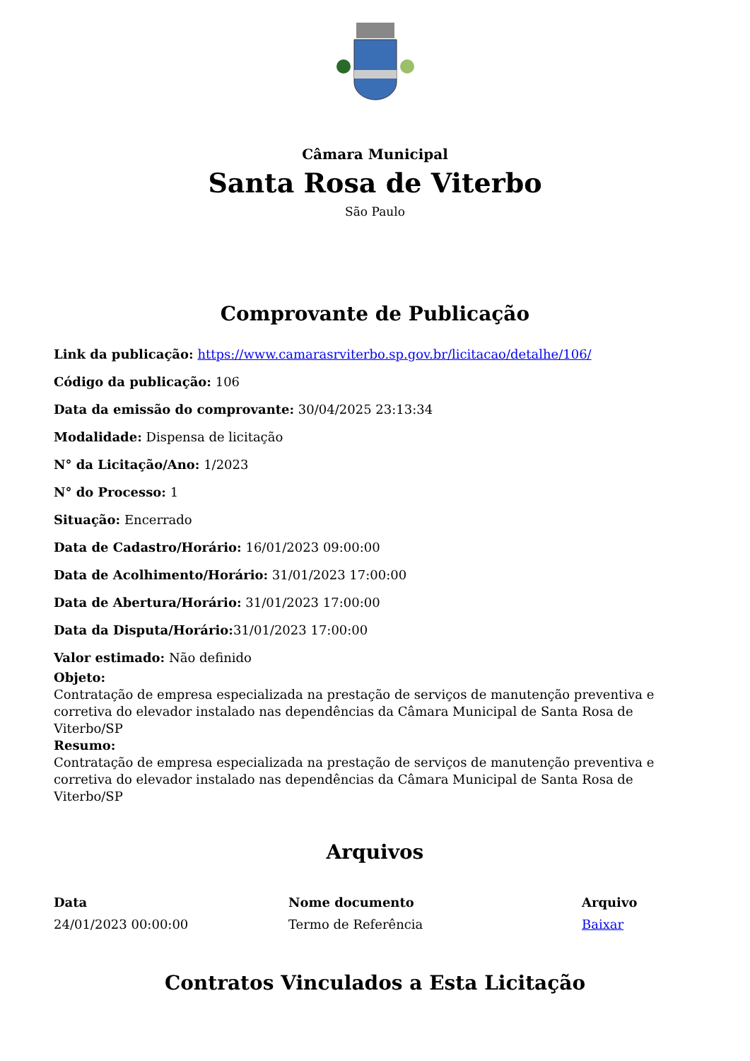Câmara Municipal
Santa Rosa de Viterbo
São Paulo
Comprovante de Publicação
Link da publicação: https://www.camarasrviterbo.sp.gov.br/licitacao/detalhe/106/
Código da publicação: 106
Data da emissão do comprovante: 30/04/2025 23:13:34
Modalidade: Dispensa de licitação
N° da Licitação/Ano: 1/2023
N° do Processo: 1
Situação: Encerrado
Data de Cadastro/Horário: 16/01/2023 09:00:00
Data de Acolhimento/Horário: 31/01/2023 17:00:00
Data de Abertura/Horário: 31/01/2023 17:00:00
Data da Disputa/Horário: 31/01/2023 17:00:00
Valor estimado: Não definido
Objeto:
Contratação de empresa especializada na prestação de serviços de manutenção preventiva e corretiva do elevador instalado nas dependências da Câmara Municipal de Santa Rosa de Viterbo/SP
Resumo:
Contratação de empresa especializada na prestação de serviços de manutenção preventiva e corretiva do elevador instalado nas dependências da Câmara Municipal de Santa Rosa de Viterbo/SP
Arquivos
| Data | Nome documento | Arquivo |
| --- | --- | --- |
| 24/01/2023 00:00:00 | Termo de Referência | Baixar |
Contratos Vinculados a Esta Licitação